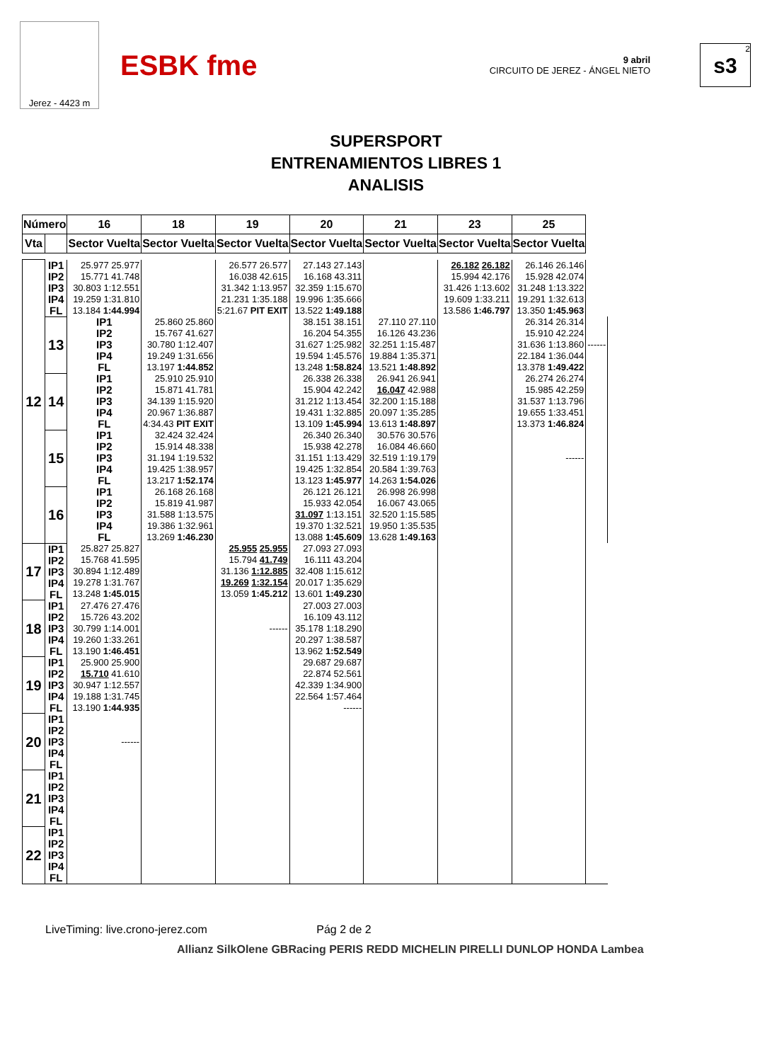Jerez - 4423 m
ESBK fme
9 abril
CIRCUITO DE JEREZ - ÁNGEL NIETO
2
s3
SUPERSPORT
ENTRENAMIENTOS LIBRES 1
ANALISIS
| Número | | 16 | 18 | 19 | 20 | 21 | 23 | 25 | |
| --- | --- | --- | --- | --- | --- | --- | --- | --- | --- |
| Vta | | Sector Vuelta | Sector Vuelta | Sector Vuelta | Sector Vuelta | Sector Vuelta | Sector Vuelta | Sector Vuelta | |
| 12 | IP1 IP2 IP3 IP4 FL | 25.977 25.977 15.771 41.748 30.803 1:12.551 19.259 1:31.810 13.184 1:44.994 | | 26.577 26.577 16.038 42.615 31.342 1:13.957 21.231 1:35.188 5:21.67 PIT EXIT | 27.143 27.143 16.168 43.311 32.359 1:15.670 19.996 1:35.666 13.522 1:49.188 | | 26.182 26.182 15.994 42.176 31.426 1:13.602 19.609 1:33.211 13.586 1:46.797 | 26.146 26.146 15.928 42.074 31.248 1:13.322 19.291 1:32.613 13.350 1:45.963 | |
| | 13 | IP1 IP2 IP3 IP4 FL | 25.860 25.860 15.767 41.627 30.780 1:12.407 19.249 1:31.656 13.197 1:44.852 | | 38.151 38.151 16.204 54.355 31.627 1:25.982 19.594 1:45.576 13.248 1:58.824 | 27.110 27.110 16.126 43.236 32.251 1:15.487 19.884 1:35.371 13.521 1:48.892 | | 26.314 26.314 15.910 42.224 31.636 1:13.860 22.184 1:36.044 13.378 1:49.422 | ------ |
| | 14 | IP1 IP2 IP3 IP4 FL | 25.910 25.910 15.871 41.781 34.139 1:15.920 20.967 1:36.887 4:34.43 PIT EXIT | | 26.338 26.338 15.904 42.242 31.212 1:13.454 19.431 1:32.885 13.109 1:45.994 | 26.941 26.941 16.047 42.988 32.200 1:15.188 20.097 1:35.285 13.613 1:48.897 | | 26.274 26.274 15.985 42.259 31.537 1:13.796 19.655 1:33.451 13.373 1:46.824 | |
| | 15 | IP1 IP2 IP3 IP4 FL | 32.424 32.424 15.914 48.338 31.194 1:19.532 19.425 1:38.957 13.217 1:52.174 | | 26.340 26.340 15.938 42.278 31.151 1:13.429 19.425 1:32.854 13.123 1:45.977 | 30.576 30.576 16.084 46.660 32.519 1:19.179 20.584 1:39.763 14.263 1:54.026 | | ------ | |
| | 16 | IP1 IP2 IP3 IP4 FL | 26.168 26.168 15.819 41.987 31.588 1:13.575 19.386 1:32.961 13.269 1:46.230 | | 26.121 26.121 15.933 42.054 31.097 1:13.151 19.370 1:32.521 13.088 1:45.609 | 26.998 26.998 16.067 43.065 32.520 1:15.585 19.950 1:35.535 13.628 1:49.163 | | | |
| 17 | IP1 IP2 IP3 IP4 FL | 25.827 25.827 15.768 41.595 30.894 1:12.489 19.278 1:31.767 13.248 1:45.015 | | 25.955 25.955 15.794 41.749 31.136 1:12.885 19.269 1:32.154 13.059 1:45.212 | 27.093 27.093 16.111 43.204 32.408 1:15.612 20.017 1:35.629 13.601 1:49.230 | | | | |
| 18 | IP1 IP2 IP3 IP4 FL | 27.476 27.476 15.726 43.202 30.799 1:14.001 19.260 1:33.261 13.190 1:46.451 | | ------ | 27.003 27.003 16.109 43.112 35.178 1:18.290 20.297 1:38.587 13.962 1:52.549 | | | | |
| 19 | IP1 IP2 IP3 IP4 FL | 25.900 25.900 15.710 41.610 30.947 1:12.557 19.188 1:31.745 13.190 1:44.935 | | | 29.687 29.687 22.874 52.561 42.339 1:34.900 22.564 1:57.464 ------ | | | | |
| 20 | IP1 IP2 IP3 IP4 FL | ------ | | | | | | | |
| 21 | IP1 IP2 IP3 IP4 FL | | | | | | | | |
| 22 | IP1 IP2 IP3 IP4 FL | | | | | | | | |
LiveTiming: live.crono-jerez.com Pág 2 de 2
Allianz SilkOlene GBRacing PERIS REDD MICHELIN PIRELLI DUNLOP HONDA Lambea